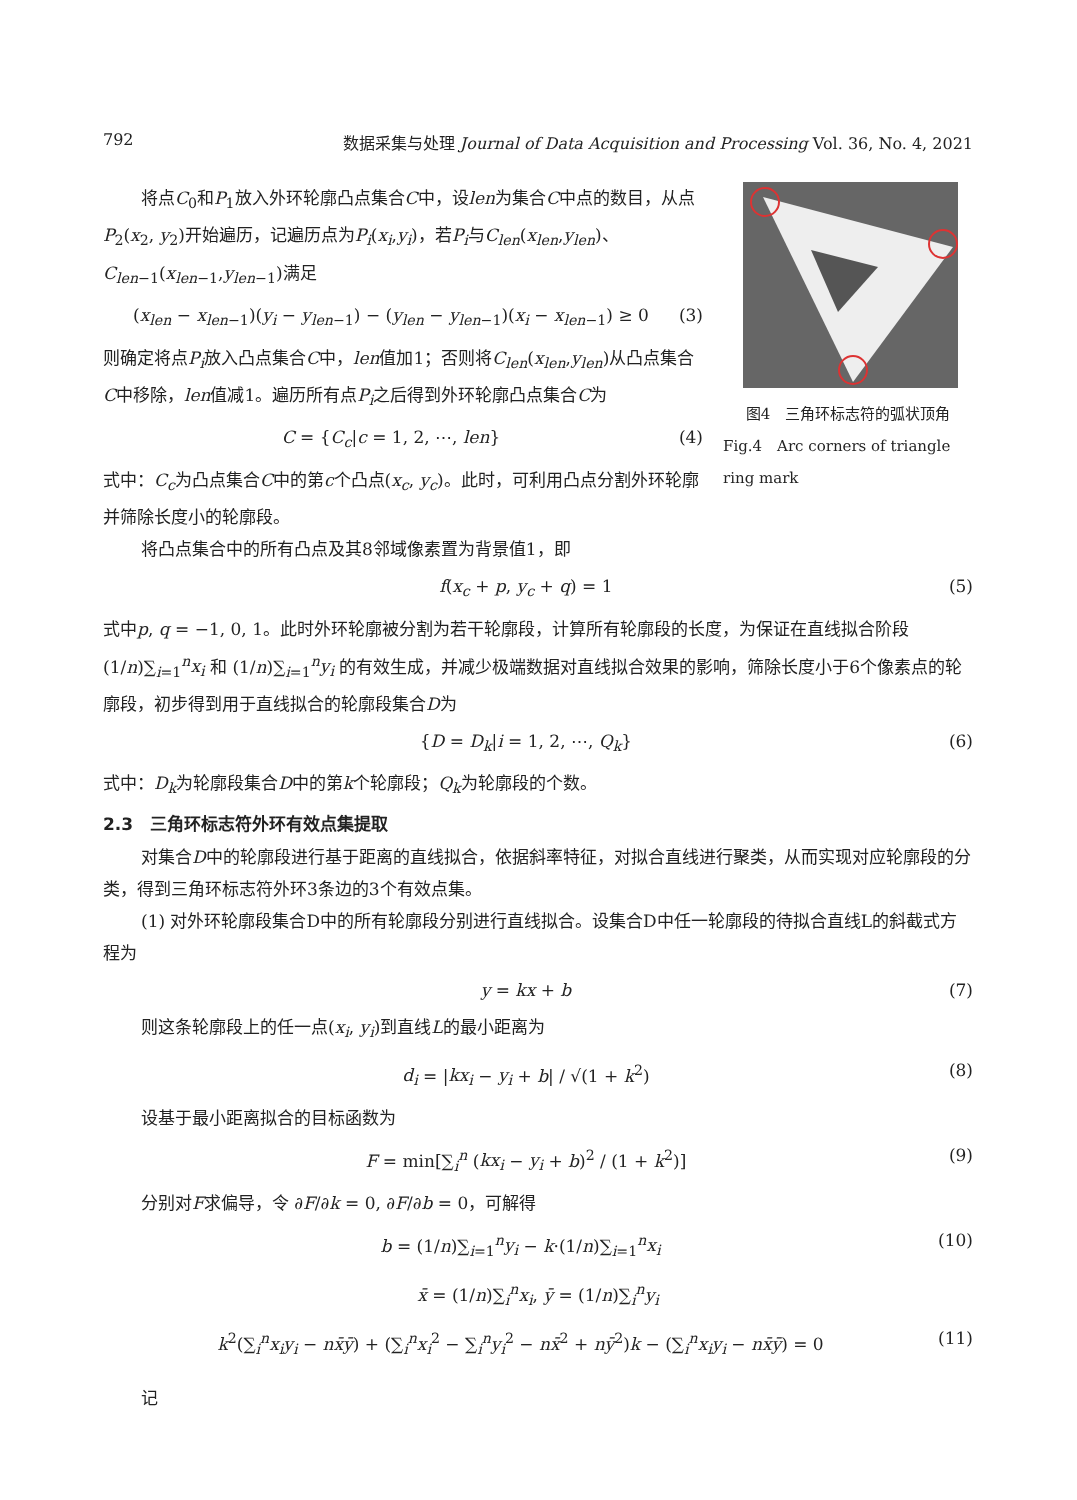792 数据采集与处理 Journal of Data Acquisition and Processing Vol. 36, No. 4, 2021
将点C<sub>0</sub>和P<sub>1</sub>放入外环轮廓凸点集合C中，设len为集合C中点的数目，从点P<sub>2</sub>(x<sub>2</sub>, y<sub>2</sub>)开始遍历，记遍历点为P<sub>i</sub>(x<sub>i</sub>,y<sub>i</sub>)，若P<sub>i</sub>与C<sub>len</sub>(x<sub>len</sub>,y<sub>len</sub>)、C<sub>len−1</sub>(x<sub>len−1</sub>,y<sub>len−1</sub>)满足
(x<sub>len</sub> − x<sub>len−1</sub>)(y<sub>i</sub> − y<sub>len−1</sub>) − (y<sub>len</sub> − y<sub>len−1</sub>)(x<sub>i</sub> − x<sub>len−1</sub>) ≥ 0 (3)
则确定将点P<sub>i</sub>放入凸点集合C中，len值加1；否则将C<sub>len</sub>(x<sub>len</sub>,y<sub>len</sub>)从凸点集合C中移除，len值减1。遍历所有点P<sub>i</sub>之后得到外环轮廓凸点集合C为
C = {C<sub>c</sub>|c = 1, 2, ⋯, len} (4)
式中：C<sub>c</sub>为凸点集合C中的第c个凸点(x<sub>c</sub>, y<sub>c</sub>)。此时，可利用凸点分割外环轮廓并筛除长度小的轮廓段。
图4　三角环标志符的弧状顶角
Fig.4　Arc corners of triangle ring mark
将凸点集合中的所有凸点及其8邻域像素置为背景值1，即
f(x<sub>c</sub> + p, y<sub>c</sub> + q) = 1 (5)
式中p, q = −1, 0, 1。此时外环轮廓被分割为若干轮廓段，计算所有轮廓段的长度，为保证在直线拟合阶段 (1/n)∑<sub>i=1</sub><sup>n</sup>x<sub>i</sub> 和 (1/n)∑<sub>i=1</sub><sup>n</sup>y<sub>i</sub> 的有效生成，并减少极端数据对直线拟合效果的影响，筛除长度小于6个像素点的轮廓段，初步得到用于直线拟合的轮廓段集合D为
{D = D<sub>k</sub>|i = 1, 2, ⋯, Q<sub>k</sub>} (6)
式中：D<sub>k</sub>为轮廓段集合D中的第k个轮廓段；Q<sub>k</sub>为轮廓段的个数。
2.3　三角环标志符外环有效点集提取
对集合D中的轮廓段进行基于距离的直线拟合，依据斜率特征，对拟合直线进行聚类，从而实现对应轮廓段的分类，得到三角环标志符外环3条边的3个有效点集。
(1) 对外环轮廓段集合D中的所有轮廓段分别进行直线拟合。设集合D中任一轮廓段的待拟合直线L的斜截式方程为
y = kx + b (7)
则这条轮廓段上的任一点(x<sub>i</sub>, y<sub>i</sub>)到直线L的最小距离为
d<sub>i</sub> = |kx<sub>i</sub> − y<sub>i</sub> + b| / √(1 + k<sup>2</sup>) (8)
设基于最小距离拟合的目标函数为
F = min[∑<sub>i</sub><sup>n</sup> (kx<sub>i</sub> − y<sub>i</sub> + b)<sup>2</sup> / (1 + k<sup>2</sup>)] (9)
分别对F求偏导，令 ∂F/∂k = 0, ∂F/∂b = 0，可解得
b = (1/n)∑<sub>i=1</sub><sup>n</sup>y<sub>i</sub> − k·(1/n)∑<sub>i=1</sub><sup>n</sup>x<sub>i</sub> (10)
x̄ = (1/n)∑<sub>i</sub><sup>n</sup>x<sub>i</sub>, ȳ = (1/n)∑<sub>i</sub><sup>n</sup>y<sub>i</sub>
k<sup>2</sup>(∑<sub>i</sub><sup>n</sup>x<sub>i</sub>y<sub>i</sub> − nx̄ȳ) + (∑<sub>i</sub><sup>n</sup>x<sub>i</sub><sup>2</sup> − ∑<sub>i</sub><sup>n</sup>y<sub>i</sub><sup>2</sup> − nx̄<sup>2</sup> + nȳ<sup>2</sup>)k − (∑<sub>i</sub><sup>n</sup>x<sub>i</sub>y<sub>i</sub> − nx̄ȳ) = 0 (11)
记